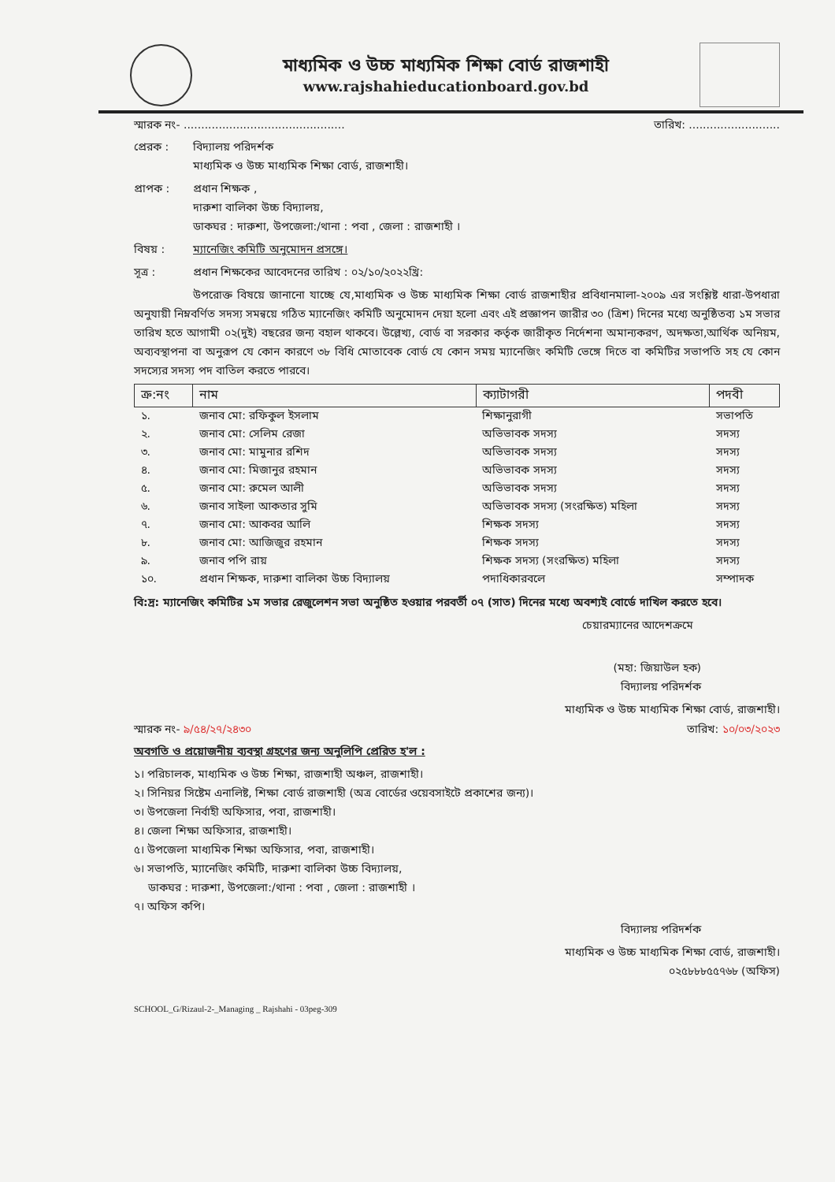মাধ্যমিক ও উচ্চ মাধ্যমিক শিক্ষা বোর্ড রাজশাহী
www.rajshahieducationboard.gov.bd
স্মারক নং- .............................................. তারিখ: ..........................
প্রেরক : বিদ্যালয় পরিদর্শক
মাধ্যমিক ও উচ্চ মাধ্যমিক শিক্ষা বোর্ড, রাজশাহী।
প্রাপক : প্রধান শিক্ষক ,
দারুশা বালিকা উচ্চ বিদ্যালয়,
ডাকঘর : দারুশা, উপজেলা:/থানা : পবা , জেলা : রাজশাহী ।
বিষয় : ম্যানেজিং কমিটি অনুমোদন প্রসঙ্গে।
সূত্র : প্রধান শিক্ষকের আবেদনের তারিখ : ০২/১০/২০২২খ্রি:
উপরোক্ত বিষয়ে জানানো যাচ্ছে যে,মাধ্যমিক ও উচ্চ মাধ্যমিক শিক্ষা বোর্ড রাজশাহীর প্রবিধানমালা-২০০৯ এর সংশ্লিষ্ট ধারা-উপধারা অনুযায়ী নিম্নবর্ণিত সদস্য সমন্বয়ে গঠিত ম্যানেজিং কমিটি অনুমোদন দেয়া হলো এবং এই প্রজ্ঞাপন জারীর ৩০ (ত্রিশ) দিনের মধ্যে অনুষ্ঠিতব্য ১ম সভার তারিখ হতে আগামী ০২(দুই) বছরের জন্য বহাল থাকবে। উল্লেখ্য, বোর্ড বা সরকার কর্তৃক জারীকৃত নির্দেশনা অমান্যকরণ, অদক্ষতা,আর্থিক অনিয়ম, অব্যবস্থাপনা বা অনুরূপ যে কোন কারণে ৩৮ বিধি মোতাবেক বোর্ড যে কোন সময় ম্যানেজিং কমিটি ভেঙ্গে দিতে বা কমিটির সভাপতি সহ যে কোন সদস্যের সদস্য পদ বাতিল করতে পারবে।
| ক্র:নং | নাম | ক্যাটাগরী | পদবী |
| --- | --- | --- | --- |
| ১. | জনাব মো: রফিকুল ইসলাম | শিক্ষানুরাগী | সভাপতি |
| ২. | জনাব মো: সেলিম রেজা | অভিভাবক সদস্য | সদস্য |
| ৩. | জনাব মো: মামুনার রশিদ | অভিভাবক সদস্য | সদস্য |
| ৪. | জনাব মো: মিজানুর রহমান | অভিভাবক সদস্য | সদস্য |
| ৫. | জনাব মো: রুমেল আলী | অভিভাবক সদস্য | সদস্য |
| ৬. | জনাব সাইলা আকতার সুমি | অভিভাবক সদস্য (সংরক্ষিত) মহিলা | সদস্য |
| ৭. | জনাব মো: আকবর আলি | শিক্ষক সদস্য | সদস্য |
| ৮. | জনাব মো: আজিজুর রহমান | শিক্ষক সদস্য | সদস্য |
| ৯. | জনাব পপি রায় | শিক্ষক সদস্য (সংরক্ষিত) মহিলা | সদস্য |
| ১০. | প্রধান শিক্ষক, দারুশা বালিকা উচ্চ বিদ্যালয় | পদাধিকারবলে | সম্পাদক |
বি:দ্র: ম্যানেজিং কমিটির ১ম সভার রেজুলেশন সভা অনুষ্ঠিত হওয়ার পরবর্তী ০৭ (সাত) দিনের মধ্যে অবশ্যই বোর্ডে দাখিল করতে হবে।
চেয়ারম্যানের আদেশক্রমে
(মহা: জিয়াউল হক)
বিদ্যালয় পরিদর্শক
মাধ্যমিক ও উচ্চ মাধ্যমিক শিক্ষা বোর্ড, রাজশাহী।
স্মারক নং- ৯/৫৪/২৭/২৪৩০ তারিখ: ১০/০৩/২০২৩
অবগতি ও প্রয়োজনীয় ব্যবস্থা গ্রহণের জন্য অনুলিপি প্রেরিত হ'ল :
১। পরিচালক, মাধ্যমিক ও উচ্চ শিক্ষা, রাজশাহী অঞ্চল, রাজশাহী।
২। সিনিয়র সিষ্টেম এনালিষ্ট, শিক্ষা বোর্ড রাজশাহী (অত্র বোর্ডের ওয়েবসাইটে প্রকাশের জন্য)।
৩। উপজেলা নির্বাহী অফিসার, পবা, রাজশাহী।
৪। জেলা শিক্ষা অফিসার, রাজশাহী।
৫। উপজেলা মাধ্যমিক শিক্ষা অফিসার, পবা, রাজশাহী।
৬। সভাপতি, ম্যানেজিং কমিটি, দারুশা বালিকা উচ্চ বিদ্যালয়,
ডাকঘর : দারুশা, উপজেলা:/থানা : পবা , জেলা : রাজশাহী ।
৭। অফিস কপি।
বিদ্যালয় পরিদর্শক
মাধ্যমিক ও উচ্চ মাধ্যমিক শিক্ষা বোর্ড, রাজশাহী।
০২৫৮৮৮৫৫৭৬৮ (অফিস)
SCHOOL_G/Rizaul-2-_Managing _ Rajshahi - 03peg-309